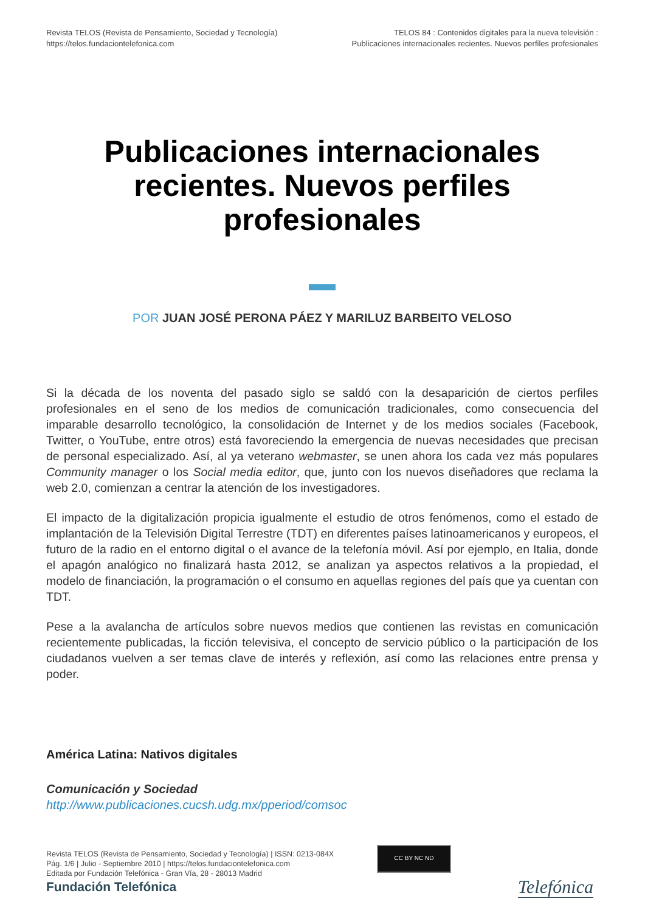Revista TELOS (Revista de Pensamiento, Sociedad y Tecnología)
https://telos.fundaciontelefonica.com
TELOS 84 : Contenidos digitales para la nueva televisión :
Publicaciones internacionales recientes. Nuevos perfiles profesionales
Publicaciones internacionales recientes. Nuevos perfiles profesionales
POR JUAN JOSÉ PERONA PÁEZ Y MARILUZ BARBEITO VELOSO
Si la década de los noventa del pasado siglo se saldó con la desaparición de ciertos perfiles profesionales en el seno de los medios de comunicación tradicionales, como consecuencia del imparable desarrollo tecnológico, la consolidación de Internet y de los medios sociales (Facebook, Twitter, o YouTube, entre otros) está favoreciendo la emergencia de nuevas necesidades que precisan de personal especializado. Así, al ya veterano webmaster, se unen ahora los cada vez más populares Community manager o los Social media editor, que, junto con los nuevos diseñadores que reclama la web 2.0, comienzan a centrar la atención de los investigadores.
El impacto de la digitalización propicia igualmente el estudio de otros fenómenos, como el estado de implantación de la Televisión Digital Terrestre (TDT) en diferentes países latinoamericanos y europeos, el futuro de la radio en el entorno digital o el avance de la telefonía móvil. Así por ejemplo, en Italia, donde el apagón analógico no finalizará hasta 2012, se analizan ya aspectos relativos a la propiedad, el modelo de financiación, la programación o el consumo en aquellas regiones del país que ya cuentan con TDT.
Pese a la avalancha de artículos sobre nuevos medios que contienen las revistas en comunicación recientemente publicadas, la ficción televisiva, el concepto de servicio público o la participación de los ciudadanos vuelven a ser temas clave de interés y reflexión, así como las relaciones entre prensa y poder.
América Latina: Nativos digitales
Comunicación y Sociedad
http://www.publicaciones.cucsh.udg.mx/pperiod/comsoc
Revista TELOS (Revista de Pensamiento, Sociedad y Tecnología) | ISSN: 0213-084X
Pág. 1/6 | Julio - Septiembre 2010 | https://telos.fundaciontelefonica.com
Editada por Fundación Telefónica - Gran Vía, 28 - 28013 Madrid
CC BY NC ND
Fundación Telefónica Telefónica